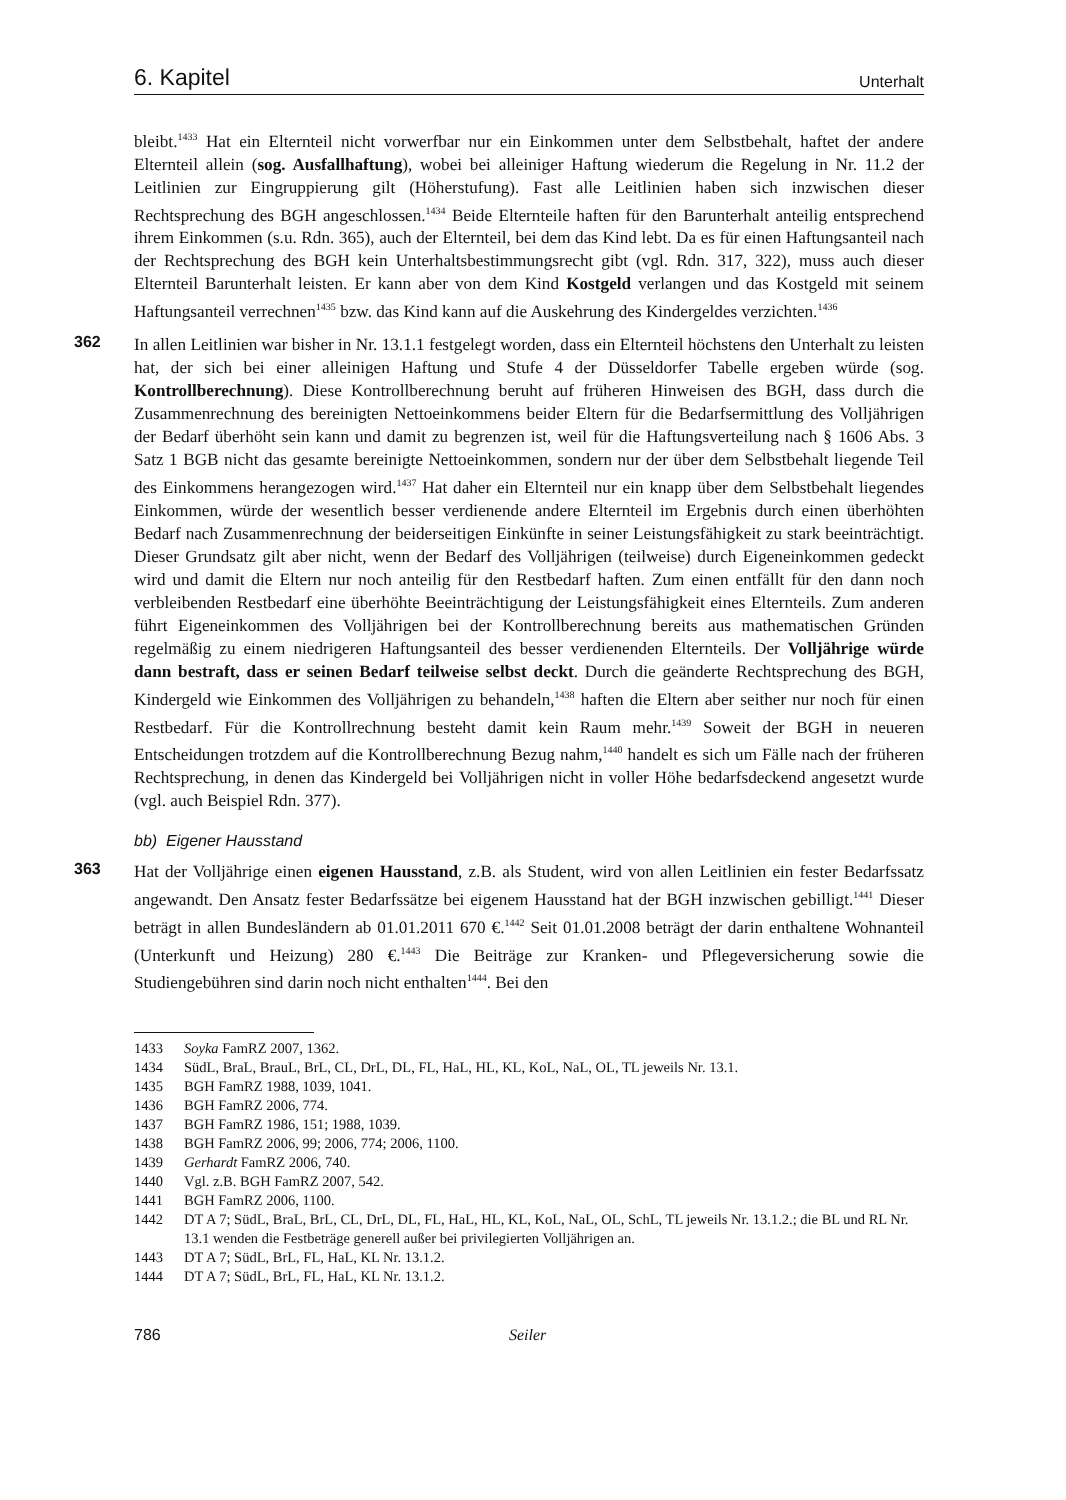6. Kapitel Unterhalt
bleibt.<sup>1433</sup> Hat ein Elternteil nicht vorwerfbar nur ein Einkommen unter dem Selbstbehalt, haftet der andere Elternteil allein (sog. Ausfallhaftung), wobei bei alleiniger Haftung wiederum die Regelung in Nr. 11.2 der Leitlinien zur Eingruppierung gilt (Höherstufung). Fast alle Leitlinien haben sich inzwischen dieser Rechtsprechung des BGH angeschlossen.<sup>1434</sup> Beide Elternteile haften für den Barunterhalt anteilig entsprechend ihrem Einkommen (s.u. Rdn. 365), auch der Elternteil, bei dem das Kind lebt. Da es für einen Haftungsanteil nach der Rechtsprechung des BGH kein Unterhaltsbestimmungsrecht gibt (vgl. Rdn. 317, 322), muss auch dieser Elternteil Barunterhalt leisten. Er kann aber von dem Kind Kostgeld verlangen und das Kostgeld mit seinem Haftungsanteil verrechnen<sup>1435</sup> bzw. das Kind kann auf die Auskehrung des Kindergeldes verzichten.<sup>1436</sup>
362
In allen Leitlinien war bisher in Nr. 13.1.1 festgelegt worden, dass ein Elternteil höchstens den Unterhalt zu leisten hat, der sich bei einer alleinigen Haftung und Stufe 4 der Düsseldorfer Tabelle ergeben würde (sog. Kontrollberechnung). Diese Kontrollberechnung beruht auf früheren Hinweisen des BGH, dass durch die Zusammenrechnung des bereinigten Nettoeinkommens beider Eltern für die Bedarfsermittlung des Volljährigen der Bedarf überhöht sein kann und damit zu begrenzen ist, weil für die Haftungsverteilung nach § 1606 Abs. 3 Satz 1 BGB nicht das gesamte bereinigte Nettoeinkommen, sondern nur der über dem Selbstbehalt liegende Teil des Einkommens herangezogen wird.<sup>1437</sup> Hat daher ein Elternteil nur ein knapp über dem Selbstbehalt liegendes Einkommen, würde der wesentlich besser verdienende andere Elternteil im Ergebnis durch einen überhöhten Bedarf nach Zusammenrechnung der beiderseitigen Einkünfte in seiner Leistungsfähigkeit zu stark beeinträchtigt. Dieser Grundsatz gilt aber nicht, wenn der Bedarf des Volljährigen (teilweise) durch Eigeneinkommen gedeckt wird und damit die Eltern nur noch anteilig für den Restbedarf haften. Zum einen entfällt für den dann noch verbleibenden Restbedarf eine überhöhte Beeinträchtigung der Leistungsfähigkeit eines Elternteils. Zum anderen führt Eigeneinkommen des Volljährigen bei der Kontrollberechnung bereits aus mathematischen Gründen regelmäßig zu einem niedrigeren Haftungsanteil des besser verdienenden Elternteils. Der Volljährige würde dann bestraft, dass er seinen Bedarf teilweise selbst deckt. Durch die geänderte Rechtsprechung des BGH, Kindergeld wie Einkommen des Volljährigen zu behandeln,<sup>1438</sup> haften die Eltern aber seither nur noch für einen Restbedarf. Für die Kontrollrechnung besteht damit kein Raum mehr.<sup>1439</sup> Soweit der BGH in neueren Entscheidungen trotzdem auf die Kontrollberechnung Bezug nahm,<sup>1440</sup> handelt es sich um Fälle nach der früheren Rechtsprechung, in denen das Kindergeld bei Volljährigen nicht in voller Höhe bedarfsdeckend angesetzt wurde (vgl. auch Beispiel Rdn. 377).
bb) Eigener Hausstand
363
Hat der Volljährige einen eigenen Hausstand, z.B. als Student, wird von allen Leitlinien ein fester Bedarfssatz angewandt. Den Ansatz fester Bedarfssätze bei eigenem Hausstand hat der BGH inzwischen gebilligt.<sup>1441</sup> Dieser beträgt in allen Bundesländern ab 01.01.2011 670 €.<sup>1442</sup> Seit 01.01.2008 beträgt der darin enthaltene Wohnanteil (Unterkunft und Heizung) 280 €.<sup>1443</sup> Die Beiträge zur Kranken- und Pflegeversicherung sowie die Studiengebühren sind darin noch nicht enthalten<sup>1444</sup>. Bei den
1433 Soyka FamRZ 2007, 1362.
1434 SüdL, BraL, BrauL, BrL, CL, DrL, DL, FL, HaL, HL, KL, KoL, NaL, OL, TL jeweils Nr. 13.1.
1435 BGH FamRZ 1988, 1039, 1041.
1436 BGH FamRZ 2006, 774.
1437 BGH FamRZ 1986, 151; 1988, 1039.
1438 BGH FamRZ 2006, 99; 2006, 774; 2006, 1100.
1439 Gerhardt FamRZ 2006, 740.
1440 Vgl. z.B. BGH FamRZ 2007, 542.
1441 BGH FamRZ 2006, 1100.
1442 DT A 7; SüdL, BraL, BrL, CL, DrL, DL, FL, HaL, HL, KL, KoL, NaL, OL, SchL, TL jeweils Nr. 13.1.2.; die BL und RL Nr. 13.1 wenden die Festbeträge generell außer bei privilegierten Volljährigen an.
1443 DT A 7; SüdL, BrL, FL, HaL, KL Nr. 13.1.2.
1444 DT A 7; SüdL, BrL, FL, HaL, KL Nr. 13.1.2.
786 Seiler